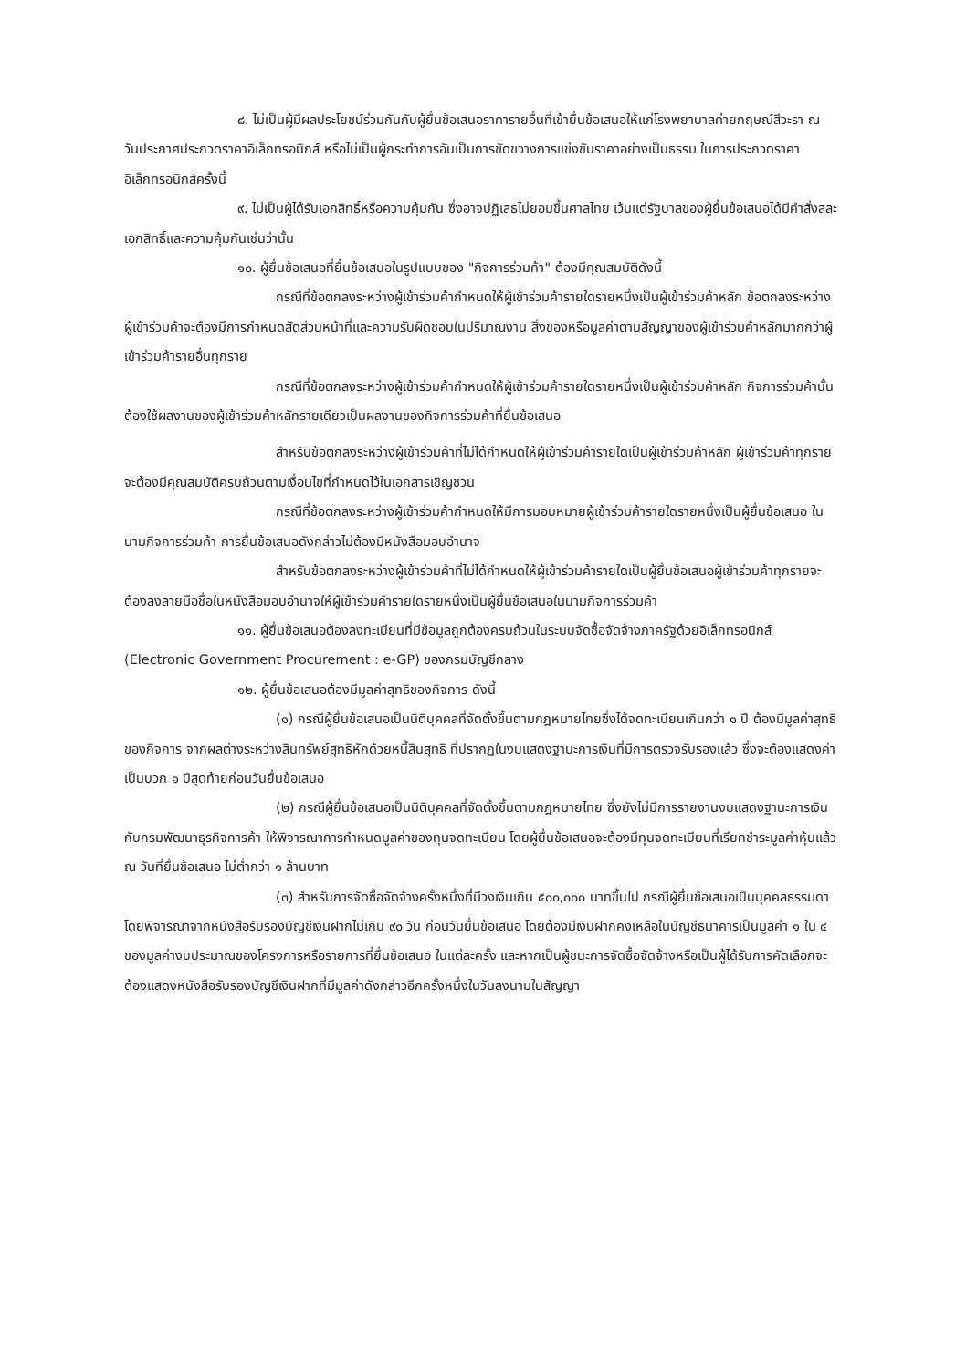๘. ไม่เป็นผู้มีผลประโยชน์ร่วมกันกับผู้ยื่นข้อเสนอราคารายอื่นที่เข้ายื่นข้อเสนอให้แก่โรงพยาบาลค่ายกฤษณ์สีวะรา ณ วันประกาศประกวดราคาอิเล็กทรอนิกส์ หรือไม่เป็นผู้กระทำการอันเป็นการขัดขวางการแข่งขันราคาอย่างเป็นธรรม ในการประกวดราคาอิเล็กทรอนิกส์ครั้งนี้
๙. ไม่เป็นผู้ได้รับเอกสิทธิ์หรือความคุ้มกัน ซึ่งอาจปฏิเสธไม่ยอมขึ้นศาลไทย เว้นแต่รัฐบาลของผู้ยื่นข้อเสนอได้มีคำสั่งสละเอกสิทธิ์และความคุ้มกันเช่นว่านั้น
๑๐. ผู้ยื่นข้อเสนอที่ยื่นข้อเสนอในรูปแบบของ "กิจการร่วมค้า" ต้องมีคุณสมบัติดังนี้
กรณีที่ข้อตกลงระหว่างผู้เข้าร่วมค้ากำหนดให้ผู้เข้าร่วมค้ารายใดรายหนึ่งเป็นผู้เข้าร่วมค้าหลัก ข้อตกลงระหว่างผู้เข้าร่วมค้าจะต้องมีการกำหนดสัดส่วนหน้าที่และความรับผิดชอบในปริมาณงาน สิ่งของหรือมูลค่าตามสัญญาของผู้เข้าร่วมค้าหลักมากกว่าผู้เข้าร่วมค้ารายอื่นทุกราย
กรณีที่ข้อตกลงระหว่างผู้เข้าร่วมค้ากำหนดให้ผู้เข้าร่วมค้ารายใดรายหนึ่งเป็นผู้เข้าร่วมค้าหลัก กิจการร่วมค้านั้นต้องใช้ผลงานของผู้เข้าร่วมค้าหลักรายเดียวเป็นผลงานของกิจการร่วมค้าที่ยื่นข้อเสนอ
สำหรับข้อตกลงระหว่างผู้เข้าร่วมค้าที่ไม่ได้กำหนดให้ผู้เข้าร่วมค้ารายใดเป็นผู้เข้าร่วมค้าหลัก ผู้เข้าร่วมค้าทุกรายจะต้องมีคุณสมบัติครบถ้วนตามเงื่อนไขที่กำหนดไว้ในเอกสารเชิญชวน
กรณีที่ข้อตกลงระหว่างผู้เข้าร่วมค้ากำหนดให้มีการมอบหมายผู้เข้าร่วมค้ารายใดรายหนึ่งเป็นผู้ยื่นข้อเสนอ ในนามกิจการร่วมค้า การยื่นข้อเสนอดังกล่าวไม่ต้องมีหนังสือมอบอำนาจ
สำหรับข้อตกลงระหว่างผู้เข้าร่วมค้าที่ไม่ได้กำหนดให้ผู้เข้าร่วมค้ารายใดเป็นผู้ยื่นข้อเสนอผู้เข้าร่วมค้าทุกรายจะต้องลงลายมือชื่อในหนังสือมอบอำนาจให้ผู้เข้าร่วมค้ารายใดรายหนึ่งเป็นผู้ยื่นข้อเสนอในนามกิจการร่วมค้า
๑๑. ผู้ยื่นข้อเสนอต้องลงทะเบียนที่มีข้อมูลถูกต้องครบถ้วนในระบบจัดซื้อจัดจ้างภาครัฐด้วยอิเล็กทรอนิกส์ (Electronic Government Procurement : e-GP) ของกรมบัญชีกลาง
๑๒. ผู้ยื่นข้อเสนอต้องมีมูลค่าสุทธิของกิจการ ดังนี้
(๑) กรณีผู้ยื่นข้อเสนอเป็นนิติบุคคลที่จัดตั้งขึ้นตามกฎหมายไทยซึ่งได้จดทะเบียนเกินกว่า ๑ ปี ต้องมีมูลค่าสุทธิของกิจการ จากผลต่างระหว่างสินทรัพย์สุทธิหักด้วยหนี้สินสุทธิ ที่ปรากฏในงบแสดงฐานะการเงินที่มีการตรวจรับรองแล้ว ซึ่งจะต้องแสดงค่าเป็นบวก ๑ ปีสุดท้ายก่อนวันยื่นข้อเสนอ
(๒) กรณีผู้ยื่นข้อเสนอเป็นนิติบุคคลที่จัดตั้งขึ้นตามกฎหมายไทย ซึ่งยังไม่มีการรายงานงบแสดงฐานะการเงินกับกรมพัฒนาธุรกิจการค้า ให้พิจารณาการกำหนดมูลค่าของทุนจดทะเบียน โดยผู้ยื่นข้อเสนอจะต้องมีทุนจดทะเบียนที่เรียกชำระมูลค่าหุ้นแล้ว ณ วันที่ยื่นข้อเสนอ ไม่ต่ำกว่า ๑ ล้านบาท
(๓) สำหรับการจัดซื้อจัดจ้างครั้งหนึ่งที่มีวงเงินเกิน ๕๐๐,๐๐๐ บาทขึ้นไป กรณีผู้ยื่นข้อเสนอเป็นบุคคลธรรมดา โดยพิจารณาจากหนังสือรับรองบัญชีเงินฝากไม่เกิน ๙๐ วัน ก่อนวันยื่นข้อเสนอ โดยต้องมีเงินฝากคงเหลือในบัญชีธนาคารเป็นมูลค่า ๑ ใน ๔ ของมูลค่างบประมาณของโครงการหรือรายการที่ยื่นข้อเสนอ ในแต่ละครั้ง และหากเป็นผู้ชนะการจัดซื้อจัดจ้างหรือเป็นผู้ได้รับการคัดเลือกจะต้องแสดงหนังสือรับรองบัญชีเงินฝากที่มีมูลค่าดังกล่าวอีกครั้งหนึ่งในวันลงนามในสัญญา